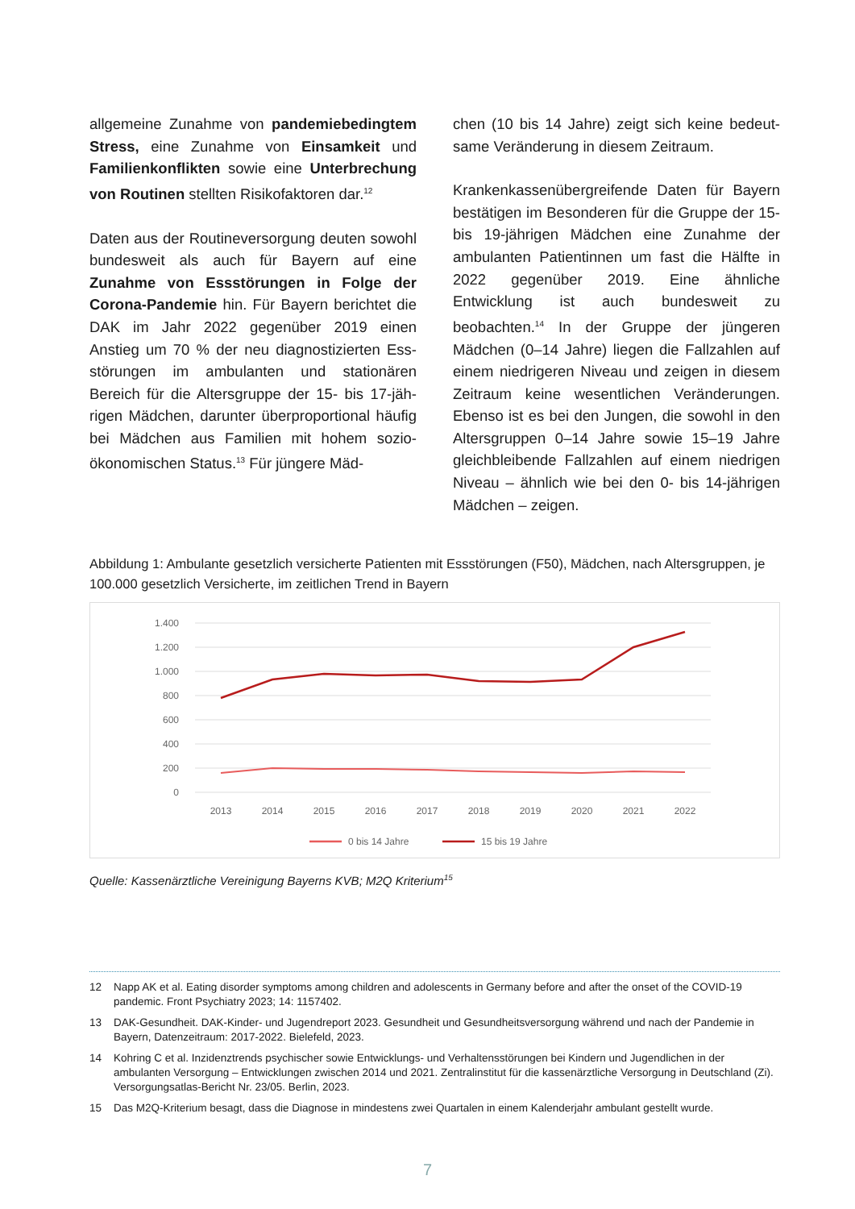allgemeine Zunahme von pandemiebeding­tem Stress, eine Zunahme von Einsamkeit und Familienkonflikten sowie eine Unterbre­chung von Routinen stellten Risikofaktoren dar.<sup>12</sup>
Daten aus der Routineversorgung deuten sowohl bundesweit als auch für Bayern auf eine Zunahme von Essstörungen in Folge der Corona-Pandemie hin. Für Bayern berichtet die DAK im Jahr 2022 gegenüber 2019 einen Anstieg um 70 % der neu diagnostizierten Ess­störungen im ambulanten und stationären Bereich für die Altersgruppe der 15- bis 17-jäh­rigen Mädchen, darunter überproportional häu­fig bei Mädchen aus Familien mit hohem sozio-ökonomischen Status.<sup>13</sup> Für jüngere Mäd-
chen (10 bis 14 Jahre) zeigt sich keine bedeut­same Veränderung in diesem Zeitraum.
Krankenkassenübergreifende Daten für Bayern bestätigen im Besonderen für die Gruppe der 15- bis 19-jährigen Mädchen eine Zunahme der ambulanten Patientinnen um fast die Hälfte in 2022 gegenüber 2019. Eine ähnliche Entwicklung ist auch bundesweit zu beobachten.<sup>14</sup> In der Gruppe der jüngeren Mädchen (0–14 Jahre) lie­gen die Fallzahlen auf einem niedrigeren Niveau und zeigen in diesem Zeitraum keine wesentli­chen Veränderungen. Ebenso ist es bei den Jun­gen, die sowohl in den Altersgruppen 0–14 Jahre sowie 15–19 Jahre gleichbleibende Fallzahlen auf einem niedrigen Niveau – ähnlich wie bei den 0- bis 14-jährigen Mädchen – zeigen.
Abbildung 1: Ambulante gesetzlich versicherte Patienten mit Essstörungen (F50), Mädchen, nach Alters­gruppen, je 100.000 gesetzlich Versicherte, im zeitlichen Trend in Bayern
1.400
1.200
1.000
800
600
400
200
0
2013
2014
2015
2016
2017
2018
2019
2020
2021
2022
0 bis 14 Jahre
15 bis 19 Jahre
Quelle: Kassenärztliche Vereinigung Bayerns KVB; M2Q Kriterium<sup>15</sup>
12 Napp AK et al. Eating disorder symptoms among children and adolescents in Germany before and after the onset of the COVID-19 pandemic. Front Psychiatry 2023; 14: 1157402.
13 DAK-Gesundheit. DAK-Kinder- und Jugendreport 2023. Gesundheit und Gesundheitsversorgung während und nach der Pandemie in Bayern, Datenzeitraum: 2017-2022. Bielefeld, 2023.
14 Kohring C et al. Inzidenztrends psychischer sowie Entwicklungs- und Verhaltensstörungen bei Kindern und Jugendlichen in der ambulanten Versorgung – Entwicklungen zwischen 2014 und 2021. Zentralinstitut für die kassenärztliche Versorgung in Deutsch­land (Zi). Versorgungsatlas-Bericht Nr. 23/05. Berlin, 2023.
15 Das M2Q-Kriterium besagt, dass die Diagnose in mindestens zwei Quartalen in einem Kalenderjahr ambulant gestellt wurde.
7